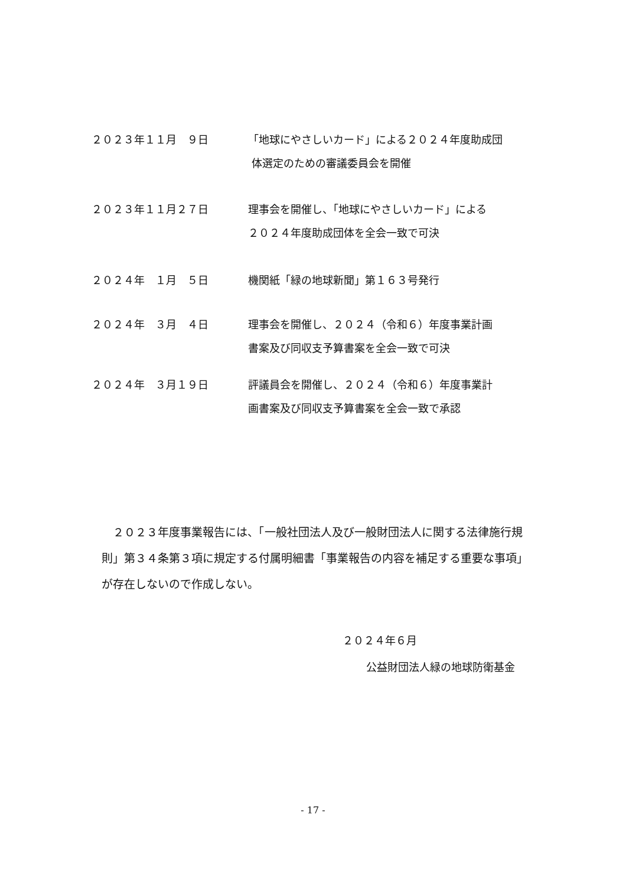２０２３年１１月　９日 「地球にやさしいカード」による２０２４年度助成団
体選定のための審議委員会を開催
２０２３年１１月２７日 理事会を開催し、「地球にやさしいカード」による
２０２４年度助成団体を全会一致で可決
２０２４年　１月　５日 機関紙「緑の地球新聞」第１６３号発行
２０２４年　３月　４日 理事会を開催し、２０２４（令和６）年度事業計画
書案及び同収支予算書案を全会一致で可決
２０２４年　３月１９日 評議員会を開催し、２０２４（令和６）年度事業計
画書案及び同収支予算書案を全会一致で承認
　２０２３年度事業報告には、「一般社団法人及び一般財団法人に関する法律施行規則」第３４条第３項に規定する付属明細書「事業報告の内容を補足する重要な事項」が存在しないので作成しない。
２０２４年６月
公益財団法人緑の地球防衛基金
- 17 -